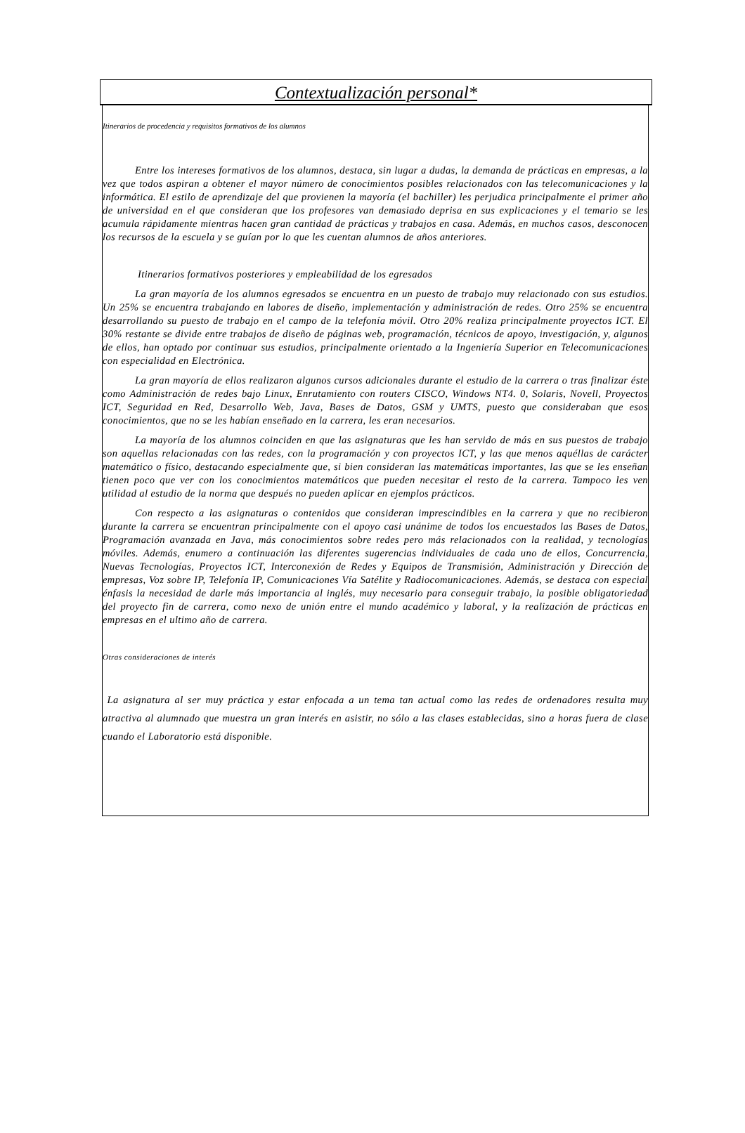Contextualización personal*
Itinerarios de procedencia y requisitos formativos de los alumnos
Entre los intereses formativos de los alumnos, destaca, sin lugar a dudas, la demanda de prácticas en empresas, a la vez que todos aspiran a obtener el mayor número de conocimientos posibles relacionados con las telecomunicaciones y la informática. El estilo de aprendizaje del que provienen la mayoría (el bachiller) les perjudica principalmente el primer año de universidad en el que consideran que los profesores van demasiado deprisa en sus explicaciones y el temario se les acumula rápidamente mientras hacen gran cantidad de prácticas y trabajos en casa. Además, en muchos casos, desconocen los recursos de la escuela y se guían por lo que les cuentan alumnos de años anteriores.
Itinerarios formativos posteriores y empleabilidad de los egresados
La gran mayoría de los alumnos egresados se encuentra en un puesto de trabajo muy relacionado con sus estudios. Un 25% se encuentra trabajando en labores de diseño, implementación y administración de redes. Otro 25% se encuentra desarrollando su puesto de trabajo en el campo de la telefonía móvil. Otro 20% realiza principalmente proyectos ICT. El 30% restante se divide entre trabajos de diseño de páginas web, programación, técnicos de apoyo, investigación, y, algunos de ellos, han optado por continuar sus estudios, principalmente orientado a la Ingeniería Superior en Telecomunicaciones con especialidad en Electrónica.
La gran mayoría de ellos realizaron algunos cursos adicionales durante el estudio de la carrera o tras finalizar éste como Administración de redes bajo Linux, Enrutamiento con routers CISCO, Windows NT4. 0, Solaris, Novell, Proyectos ICT, Seguridad en Red, Desarrollo Web, Java, Bases de Datos, GSM y UMTS, puesto que consideraban que esos conocimientos, que no se les habían enseñado en la carrera, les eran necesarios.
La mayoría de los alumnos coinciden en que las asignaturas que les han servido de más en sus puestos de trabajo son aquellas relacionadas con las redes, con la programación y con proyectos ICT, y las que menos aquéllas de carácter matemático o físico, destacando especialmente que, si bien consideran las matemáticas importantes, las que se les enseñan tienen poco que ver con los conocimientos matemáticos que pueden necesitar el resto de la carrera. Tampoco les ven utilidad al estudio de la norma que después no pueden aplicar en ejemplos prácticos.
Con respecto a las asignaturas o contenidos que consideran imprescindibles en la carrera y que no recibieron durante la carrera se encuentran principalmente con el apoyo casi unánime de todos los encuestados las Bases de Datos, Programación avanzada en Java, más conocimientos sobre redes pero más relacionados con la realidad, y tecnologías móviles. Además, enumero a continuación las diferentes sugerencias individuales de cada uno de ellos, Concurrencia, Nuevas Tecnologías, Proyectos ICT, Interconexión de Redes y Equipos de Transmisión, Administración y Dirección de empresas, Voz sobre IP, Telefonía IP, Comunicaciones Vía Satélite y Radiocomunicaciones. Además, se destaca con especial énfasis la necesidad de darle más importancia al inglés, muy necesario para conseguir trabajo, la posible obligatoriedad del proyecto fin de carrera, como nexo de unión entre el mundo académico y laboral, y la realización de prácticas en empresas en el ultimo año de carrera.
Otras consideraciones de interés
La asignatura al ser muy práctica y estar enfocada a un tema tan actual como las redes de ordenadores resulta muy atractiva al alumnado que muestra un gran interés en asistir, no sólo a las clases establecidas, sino a horas fuera de clase cuando el Laboratorio está disponible.